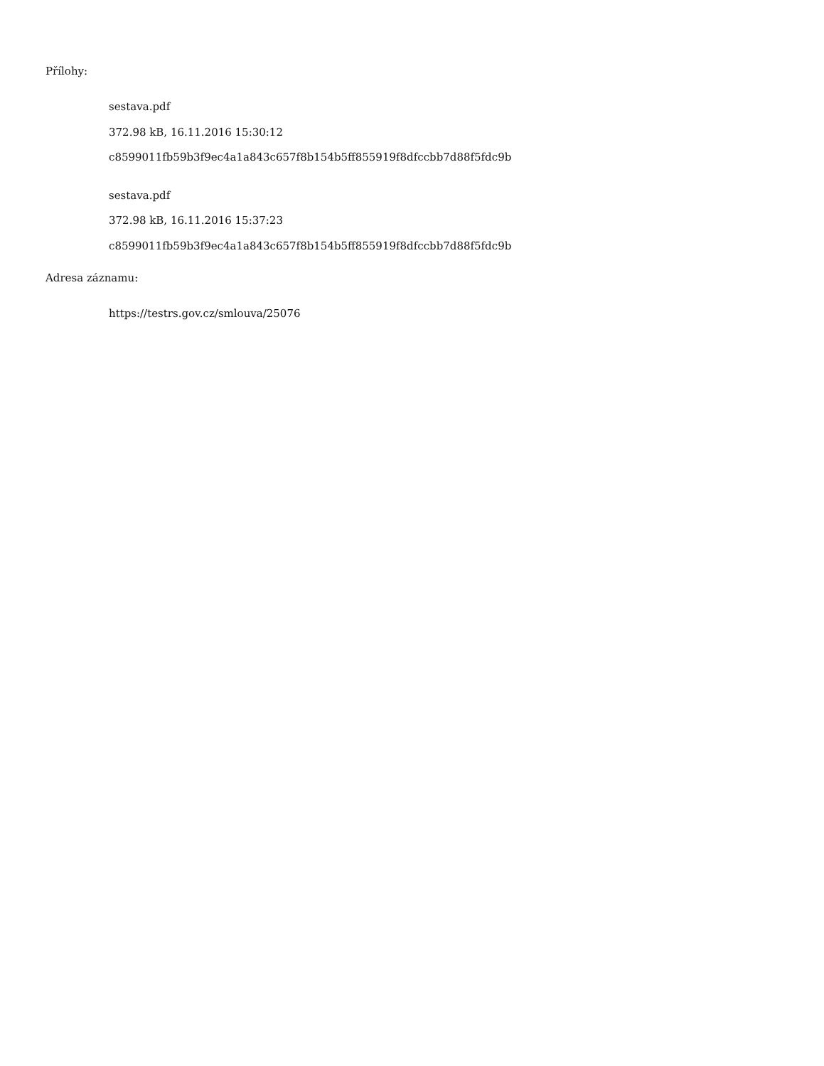Přílohy:
sestava.pdf
372.98 kB, 16.11.2016 15:30:12
c8599011fb59b3f9ec4a1a843c657f8b154b5ff855919f8dfccbb7d88f5fdc9b
sestava.pdf
372.98 kB, 16.11.2016 15:37:23
c8599011fb59b3f9ec4a1a843c657f8b154b5ff855919f8dfccbb7d88f5fdc9b
Adresa záznamu:
https://testrs.gov.cz/smlouva/25076